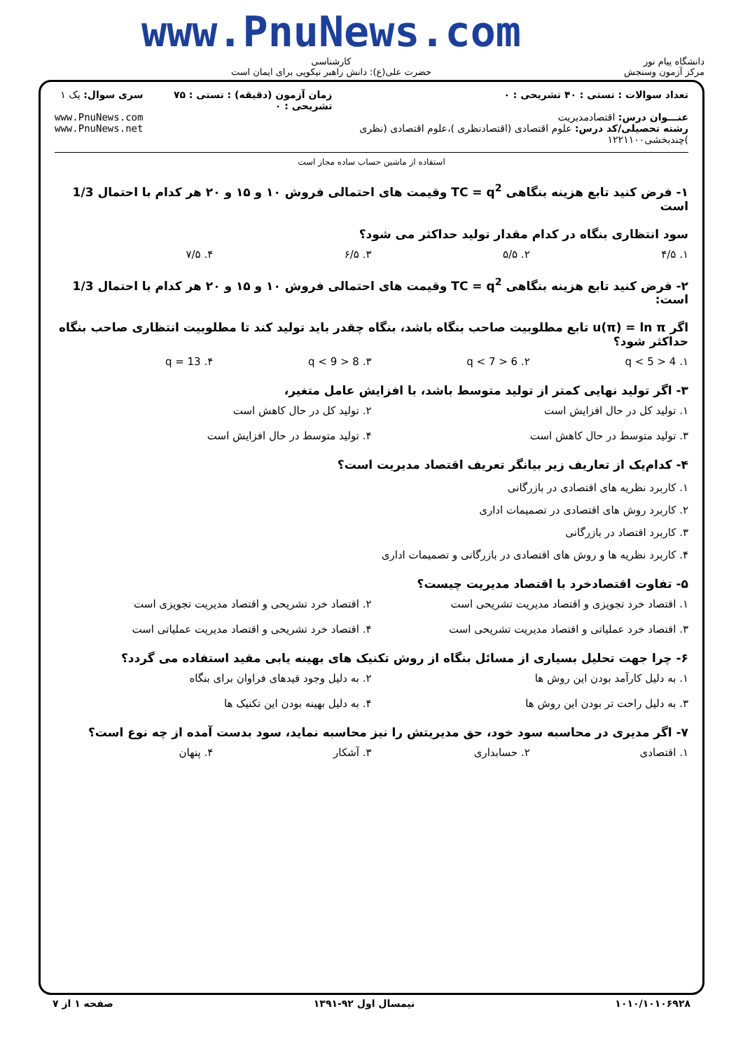دانشگاه پیام نور
مرکز آزمون وسنجش
www.PnuNews.com
کارشناسی
حضرت علی(ع): دانش راهبر نیکویی برای ایمان است
تعداد سوالات : تستی : ۴۰ تشریحی : ۰
عنـــوان درس: اقتصادمدیریت
رشته تحصیلی/کد درس: علوم اقتصادی (اقتصادنظری )،علوم اقتصادی (نظری )چندبخشی۱۲۲۱۱۰۰
زمان آزمون (دقیقه) : تستی : ۷۵ تشریحی : ۰
سری سوال: یک ۱
www.PnuNews.com
www.PnuNews.net
استفاده از ماشین حساب ساده مجاز است
۱- فرض کنید تابع هزینه بنگاهی TC = q<sup>2</sup> وقیمت های احتمالی فروش ۱۰ و ۱۵ و ۲۰ هر کدام با احتمال 1/3 است
سود انتظاری بنگاه در کدام مقدار تولید حداکثر می شود؟
۱. ۴/۵ ۲. ۵/۵ ۳. ۶/۵ ۴. ۷/۵
۲- فرض کنید تابع هزینه بنگاهی TC = q<sup>2</sup> وقیمت های احتمالی فروش ۱۰ و ۱۵ و ۲۰ هر کدام با احتمال 1/3 است:
اگر u(π) = ln π تابع مطلوبیت صاحب بنگاه باشد، بنگاه چقدر باید تولید کند تا مطلوبیت انتظاری صاحب بنگاه حداکثر شود؟
۱. 4 < q < 5 ۲. 6 < q < 7 ۳. 8 < q < 9 ۴. q = 13
۳- اگر تولید نهایی کمتر از تولید متوسط باشد، با افزایش عامل متغیر،
۱. تولید کل در حال افزایش است ۲. تولید کل در حال کاهش است ۳. تولید متوسط در حال کاهش است ۴. تولید متوسط در حال افزایش است
۴- کدام‌یک از تعاریف زیر بیانگر تعریف اقتصاد مدیریت است؟
۱. کاربرد نظریه های اقتصادی در بازرگانی
۲. کاربرد روش های اقتصادی در تصمیمات اداری
۳. کاربرد اقتصاد در بازرگانی
۴. کاربرد نظریه ها و روش های اقتصادی در بازرگانی و تصمیمات اداری
۵- تفاوت اقتصادخرد با اقتصاد مدیریت چیست؟
۱. اقتصاد خرد تجویزی و اقتصاد مدیریت تشریحی است ۲. اقتصاد خرد تشریحی و اقتصاد مدیریت تجویزی است ۳. اقتصاد خرد عملیاتی و اقتصاد مدیریت تشریحی است ۴. اقتصاد خرد تشریحی و اقتصاد مدیریت عملیاتی است
۶- چرا جهت تحلیل بسیاری از مسائل بنگاه از روش تکنیک های بهینه یابی مقید استفاده می گردد؟
۱. به دلیل کارآمد بودن این روش ها ۲. به دلیل وجود قیدهای فراوان برای بنگاه ۳. به دلیل راحت تر بودن این روش ها ۴. به دلیل بهینه بودن این تکنیک ها
۷- اگر مدیری در محاسبه سود خود، حق مدیریتش را نیز محاسبه نماید، سود بدست آمده از چه نوع است؟
۱. اقتصادی ۲. حسابداری ۳. آشکار ۴. پنهان
۱۰۱۰/۱۰۱۰۶۹۲۸ نیمسال اول ۹۲-۱۳۹۱ صفحه ۱ از ۷